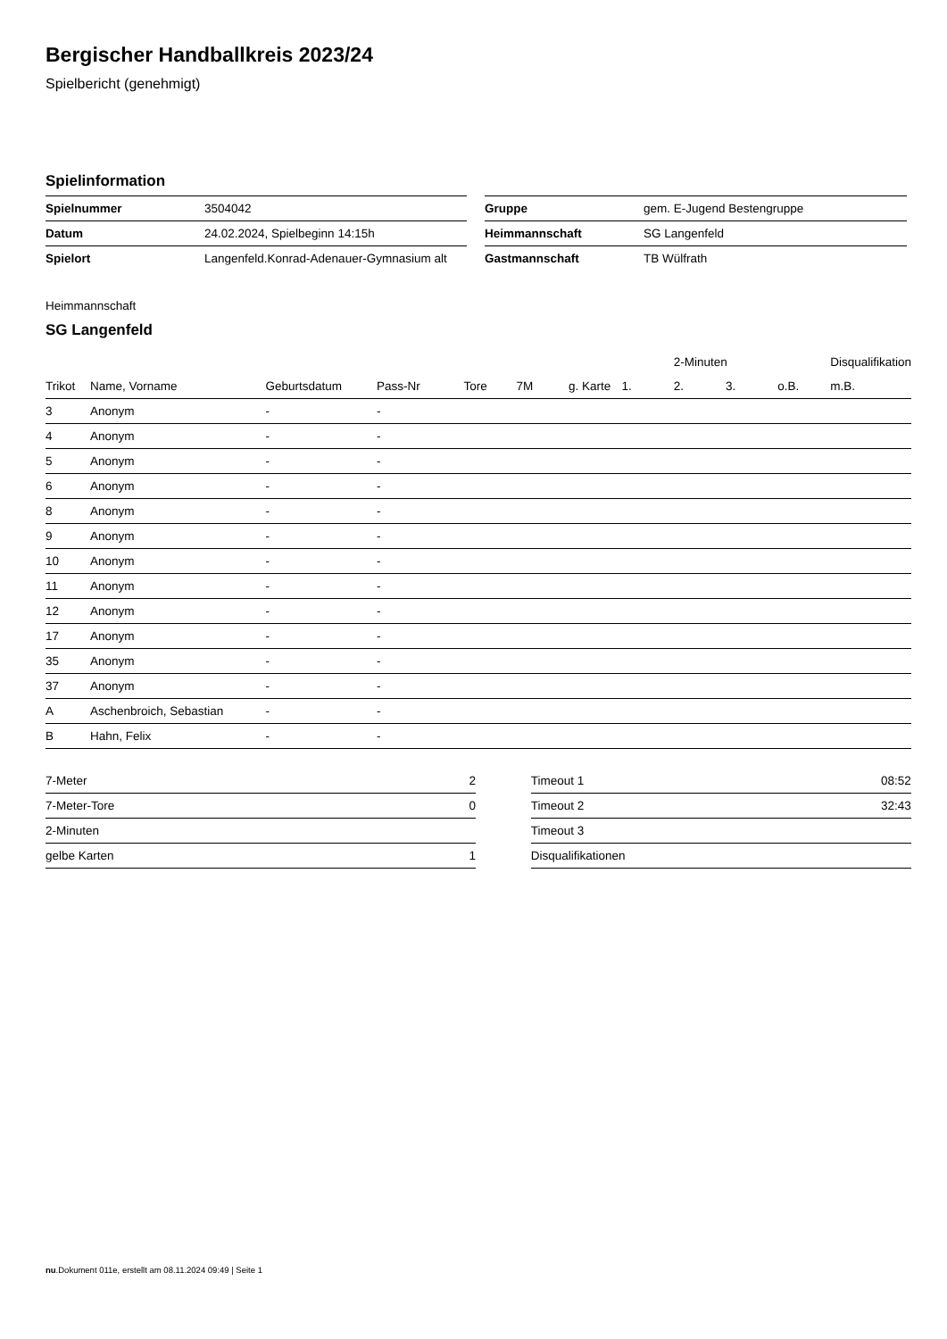Bergischer Handballkreis 2023/24
Spielbericht (genehmigt)
Spielinformation
| Spielnummer | 3504042 |
| Datum | 24.02.2024, Spielbeginn 14:15h |
| Spielort | Langenfeld.Konrad-Adenauer-Gymnasium alt |
| Gruppe | gem. E-Jugend Bestengruppe |
| Heimmannschaft | SG Langenfeld |
| Gastmannschaft | TB Wülfrath |
Heimmannschaft
SG Langenfeld
| | | | | | | | | 2-Minuten | | | Disqualifikation |
| --- | --- | --- | --- | --- | --- | --- | --- | --- | --- | --- | --- |
| Trikot | Name, Vorname | Geburtsdatum | Pass-Nr | Tore | 7M | g. Karte | 1. | 2. | 3. | o.B. | m.B. |
| 3 | Anonym | - | - | | | | | | | | |
| 4 | Anonym | - | - | | | | | | | | |
| 5 | Anonym | - | - | | | | | | | | |
| 6 | Anonym | - | - | | | | | | | | |
| 8 | Anonym | - | - | | | | | | | | |
| 9 | Anonym | - | - | | | | | | | | |
| 10 | Anonym | - | - | | | | | | | | |
| 11 | Anonym | - | - | | | | | | | | |
| 12 | Anonym | - | - | | | | | | | | |
| 17 | Anonym | - | - | | | | | | | | |
| 35 | Anonym | - | - | | | | | | | | |
| 37 | Anonym | - | - | | | | | | | | |
| A | Aschenbroich, Sebastian | - | - | | | | | | | | |
| B | Hahn, Felix | - | - | | | | | | | | |
| 7-Meter | 2 |
| 7-Meter-Tore | 0 |
| 2-Minuten | |
| gelbe Karten | 1 |
| Timeout 1 | 08:52 |
| Timeout 2 | 32:43 |
| Timeout 3 | |
| Disqualifikationen | |
nu.Dokument 011e, erstellt am 08.11.2024 09:49 | Seite 1